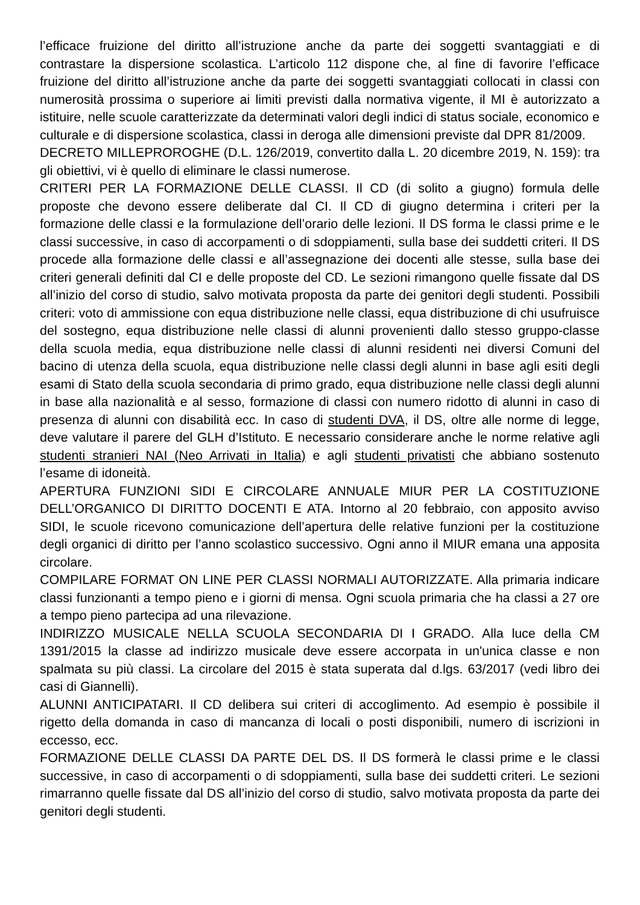l’efficace fruizione del diritto all’istruzione anche da parte dei soggetti svantaggiati e di contrastare la dispersione scolastica. L’articolo 112 dispone che, al fine di favorire l’efficace fruizione del diritto all’istruzione anche da parte dei soggetti svantaggiati collocati in classi con numerosità prossima o superiore ai limiti previsti dalla normativa vigente, il MI è autorizzato a istituire, nelle scuole caratterizzate da determinati valori degli indici di status sociale, economico e culturale e di dispersione scolastica, classi in deroga alle dimensioni previste dal DPR 81/2009.
DECRETO MILLEPROROGHE (D.L. 126/2019, convertito dalla L. 20 dicembre 2019, N. 159): tra gli obiettivi, vi è quello di eliminare le classi numerose.
CRITERI PER LA FORMAZIONE DELLE CLASSI. Il CD (di solito a giugno) formula delle proposte che devono essere deliberate dal CI. Il CD di giugno determina i criteri per la formazione delle classi e la formulazione dell’orario delle lezioni. Il DS forma le classi prime e le classi successive, in caso di accorpamenti o di sdoppiamenti, sulla base dei suddetti criteri. Il DS procede alla formazione delle classi e all’assegnazione dei docenti alle stesse, sulla base dei criteri generali definiti dal CI e delle proposte del CD. Le sezioni rimangono quelle fissate dal DS all’inizio del corso di studio, salvo motivata proposta da parte dei genitori degli studenti. Possibili criteri: voto di ammissione con equa distribuzione nelle classi, equa distribuzione di chi usufruisce del sostegno, equa distribuzione nelle classi di alunni provenienti dallo stesso gruppo-classe della scuola media, equa distribuzione nelle classi di alunni residenti nei diversi Comuni del bacino di utenza della scuola, equa distribuzione nelle classi degli alunni in base agli esiti degli esami di Stato della scuola secondaria di primo grado, equa distribuzione nelle classi degli alunni in base alla nazionalità e al sesso, formazione di classi con numero ridotto di alunni in caso di presenza di alunni con disabilità ecc. In caso di studenti DVA, il DS, oltre alle norme di legge, deve valutare il parere del GLH d’Istituto. E necessario considerare anche le norme relative agli studenti stranieri NAI (Neo Arrivati in Italia) e agli studenti privatisti che abbiano sostenuto l’esame di idoneità.
APERTURA FUNZIONI SIDI E CIRCOLARE ANNUALE MIUR PER LA COSTITUZIONE DELL’ORGANICO DI DIRITTO DOCENTI E ATA. Intorno al 20 febbraio, con apposito avviso SIDI, le scuole ricevono comunicazione dell’apertura delle relative funzioni per la costituzione degli organici di diritto per l’anno scolastico successivo. Ogni anno il MIUR emana una apposita circolare.
COMPILARE FORMAT ON LINE PER CLASSI NORMALI AUTORIZZATE. Alla primaria indicare classi funzionanti a tempo pieno e i giorni di mensa. Ogni scuola primaria che ha classi a 27 ore a tempo pieno partecipa ad una rilevazione.
INDIRIZZO MUSICALE NELLA SCUOLA SECONDARIA DI I GRADO. Alla luce della CM 1391/2015 la classe ad indirizzo musicale deve essere accorpata in un'unica classe e non spalmata su più classi. La circolare del 2015 è stata superata dal d.lgs. 63/2017 (vedi libro dei casi di Giannelli).
ALUNNI ANTICIPATARI. Il CD delibera sui criteri di accoglimento. Ad esempio è possibile il rigetto della domanda in caso di mancanza di locali o posti disponibili, numero di iscrizioni in eccesso, ecc.
FORMAZIONE DELLE CLASSI DA PARTE DEL DS. Il DS formerà le classi prime e le classi successive, in caso di accorpamenti o di sdoppiamenti, sulla base dei suddetti criteri. Le sezioni rimarranno quelle fissate dal DS all’inizio del corso di studio, salvo motivata proposta da parte dei genitori degli studenti.